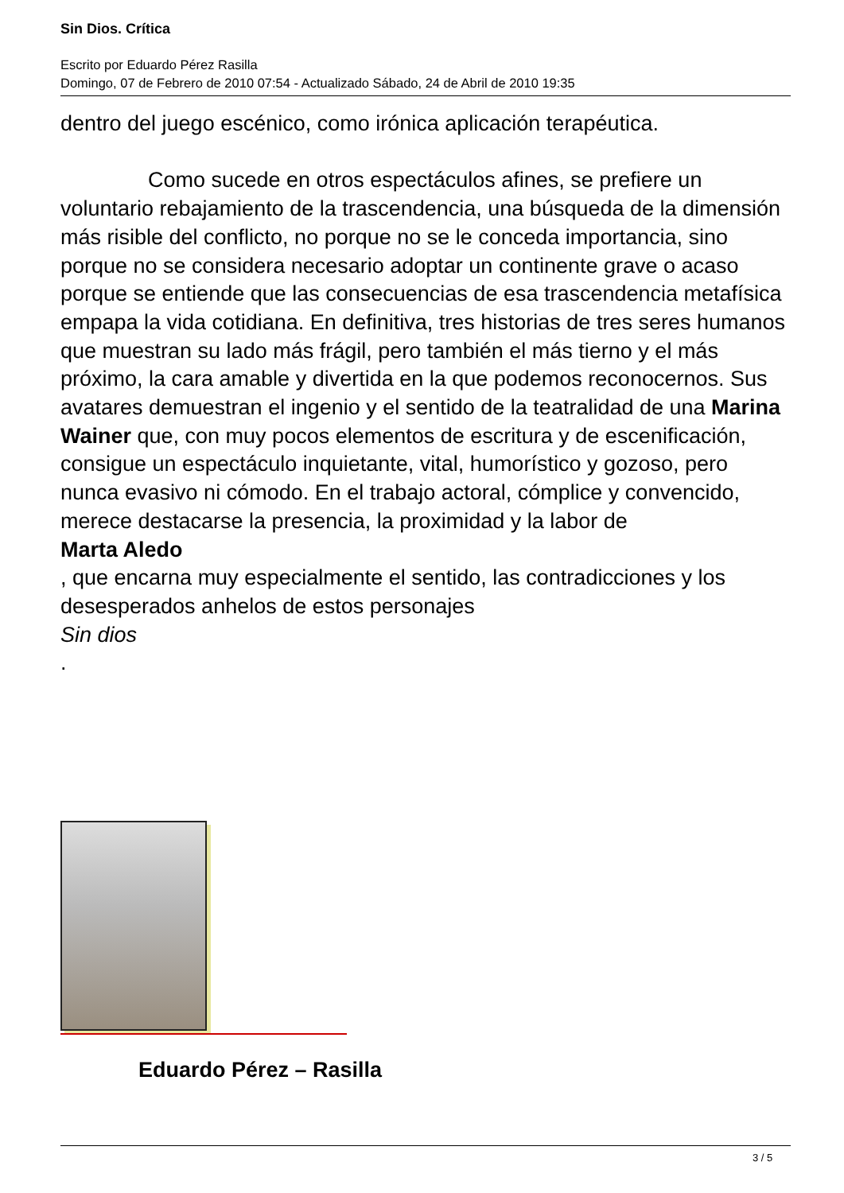Sin Dios. Crítica
Escrito por Eduardo Pérez Rasilla
Domingo, 07 de Febrero de 2010 07:54 - Actualizado Sábado, 24 de Abril de 2010 19:35
dentro del juego escénico, como irónica aplicación terapéutica.
Como sucede en otros espectáculos afines, se prefiere un voluntario rebajamiento de la trascendencia, una búsqueda de la dimensión más risible del conflicto, no porque no se le conceda importancia, sino porque no se considera necesario adoptar un continente grave o acaso porque se entiende que las consecuencias de esa trascendencia metafísica empapa la vida cotidiana. En definitiva, tres historias de tres seres humanos que muestran su lado más frágil, pero también el más tierno y el más próximo, la cara amable y divertida en la que podemos reconocernos. Sus avatares demuestran el ingenio y el sentido de la teatralidad de una Marina Wainer que, con muy pocos elementos de escritura y de escenificación, consigue un espectáculo inquietante, vital, humorístico y gozoso, pero nunca evasivo ni cómodo. En el trabajo actoral, cómplice y convencido, merece destacarse la presencia, la proximidad y la labor de
Marta Aledo
, que encarna muy especialmente el sentido, las contradicciones y los desesperados anhelos de estos personajes
Sin dios
.
Eduardo Pérez – Rasilla
3 / 5